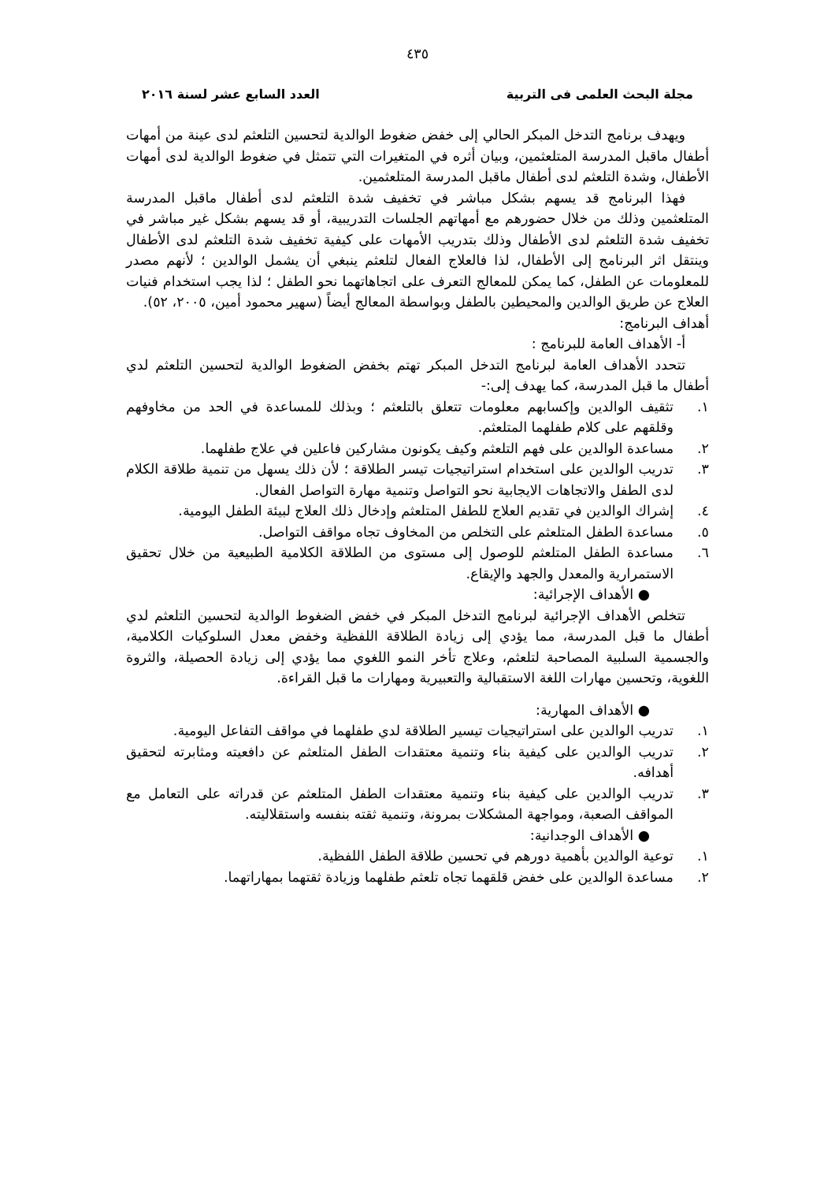٤٣٥
مجلة البحث العلمى فى التربية العدد السابع عشر لسنة ٢٠١٦
ويهدف برنامج التدخل المبكر الحالي إلى خفض ضغوط الوالدية لتحسين التلعثم لدى عينة من أمهات أطفال ماقبل المدرسة المتلعثمين، وبيان أثره في المتغيرات التي تتمثل في ضغوط الوالدية لدى أمهات الأطفال، وشدة التلعثم لدى أطفال ماقبل المدرسة المتلعثمين.
فهذا البرنامج قد يسهم بشكل مباشر في تخفيف شدة التلعثم لدى أطفال ماقبل المدرسة المتلعثمين وذلك من خلال حضورهم مع أمهاتهم الجلسات التدريبية، أو قد يسهم بشكل غير مباشر في تخفيف شدة التلعثم لدى الأطفال وذلك بتدريب الأمهات على كيفية تخفيف شدة التلعثم لدى الأطفال وينتقل اثر البرنامج إلى الأطفال، لذا فالعلاج الفعال لتلعثم ينبغي أن يشمل الوالدين ؛ لأنهم مصدر للمعلومات عن الطفل، كما يمكن للمعالج التعرف على اتجاهاتهما نحو الطفل ؛ لذا يجب استخدام فنيات العلاج عن طريق الوالدين والمحيطين بالطفل وبواسطة المعالج أيضاً (سهير محمود أمين، ٢٠٠٥، ٥٢).
أهداف البرنامج:
أ- الأهداف العامة للبرنامج :
تتحدد الأهداف العامة لبرنامج التدخل المبكر تهتم بخفض الضغوط الوالدية لتحسين التلعثم لدي أطفال ما قبل المدرسة، كما يهدف إلى:-
١. تثقيف الوالدين وإكسابهم معلومات تتعلق بالتلعثم ؛ وبذلك للمساعدة في الحد من مخاوفهم وقلقهم على كلام طفلهما المتلعثم.
٢. مساعدة الوالدين على فهم التلعثم وكيف يكونون مشاركين فاعلين في علاج طفلهما.
٣. تدريب الوالدين على استخدام استراتيجيات تيسر الطلاقة ؛ لأن ذلك يسهل من تنمية طلاقة الكلام لدى الطفل والاتجاهات الايجابية نحو التواصل وتنمية مهارة التواصل الفعال.
٤. إشراك الوالدين في تقديم العلاج للطفل المتلعثم وإدخال ذلك العلاج لبيئة الطفل اليومية.
٥. مساعدة الطفل المتلعثم على التخلص من المخاوف تجاه مواقف التواصل.
٦. مساعدة الطفل المتلعثم للوصول إلى مستوى من الطلاقة الكلامية الطبيعية من خلال تحقيق الاستمرارية والمعدل والجهد والإيقاع.
● الأهداف الإجرائية:
تتخلص الأهداف الإجرائية لبرنامج التدخل المبكر في خفض الضغوط الوالدية لتحسين التلعثم لدي أطفال ما قبل المدرسة، مما يؤدي إلى زيادة الطلاقة اللفظية وخفض معدل السلوكيات الكلامية، والجسمية السلبية المصاحبة لتلعثم، وعلاج تأخر النمو اللغوي مما يؤدي إلى زيادة الحصيلة، والثروة اللغوية، وتحسين مهارات اللغة الاستقبالية والتعبيرية ومهارات ما قبل القراءة.
● الأهداف المهارية:
١. تدريب الوالدين على استراتيجيات تيسير الطلاقة لدي طفلهما في مواقف التفاعل اليومية.
٢. تدريب الوالدين على كيفية بناء وتنمية معتقدات الطفل المتلعثم عن دافعيته ومثابرته لتحقيق أهدافه.
٣. تدريب الوالدين على كيفية بناء وتنمية معتقدات الطفل المتلعثم عن قدراته على التعامل مع المواقف الصعبة، ومواجهة المشكلات بمرونة، وتنمية ثقته بنفسه واستقلاليته.
● الأهداف الوجدانية:
١. توعية الوالدين بأهمية دورهم في تحسين طلاقة الطفل اللفظية.
٢. مساعدة الوالدين على خفض قلقهما تجاه تلعثم طفلهما وزيادة ثقتهما بمهاراتهما.